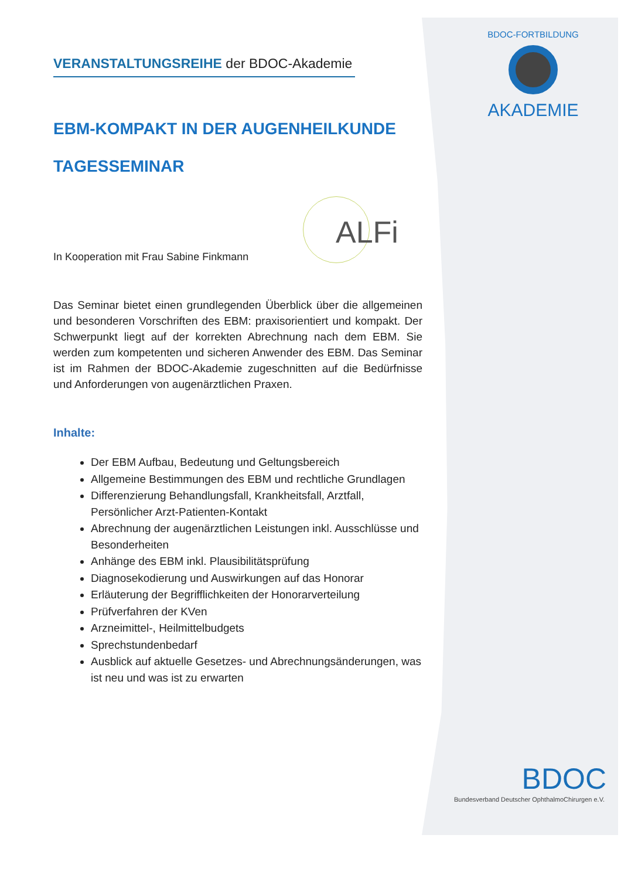BDOC-FORTBILDUNG
AKADEMIE
ALFi
VERANSTALTUNGSREIHE der BDOC-Akademie
EBM-KOMPAKT IN DER AUGENHEILKUNDE
TAGESSEMINAR
In Kooperation mit Frau Sabine Finkmann
Das Seminar bietet einen grundlegenden Überblick über die allgemeinen und besonderen Vorschriften des EBM: praxisorientiert und kompakt. Der Schwerpunkt liegt auf der korrekten Abrechnung nach dem EBM. Sie werden zum kompetenten und sicheren Anwender des EBM. Das Seminar ist im Rahmen der BDOC-Akademie zugeschnitten auf die Bedürfnisse und Anforderungen von augenärztlichen Praxen.
Inhalte:
Der EBM Aufbau, Bedeutung und Geltungsbereich
Allgemeine Bestimmungen des EBM und rechtliche Grundlagen
Differenzierung Behandlungsfall, Krankheitsfall, Arztfall, Persönlicher Arzt-Patienten-Kontakt
Abrechnung der augenärztlichen Leistungen inkl. Ausschlüsse und Besonderheiten
Anhänge des EBM inkl. Plausibilitätsprüfung
Diagnosekodierung und Auswirkungen auf das Honorar
Erläuterung der Begrifflichkeiten der Honorarverteilung
Prüfverfahren der KVen
Arzneimittel-, Heilmittelbudgets
Sprechstundenbedarf
Ausblick auf aktuelle Gesetzes- und Abrechnungsänderungen, was ist neu und was ist zu erwarten
BDOC
Bundesverband Deutscher OphthalmoChirurgen e.V.